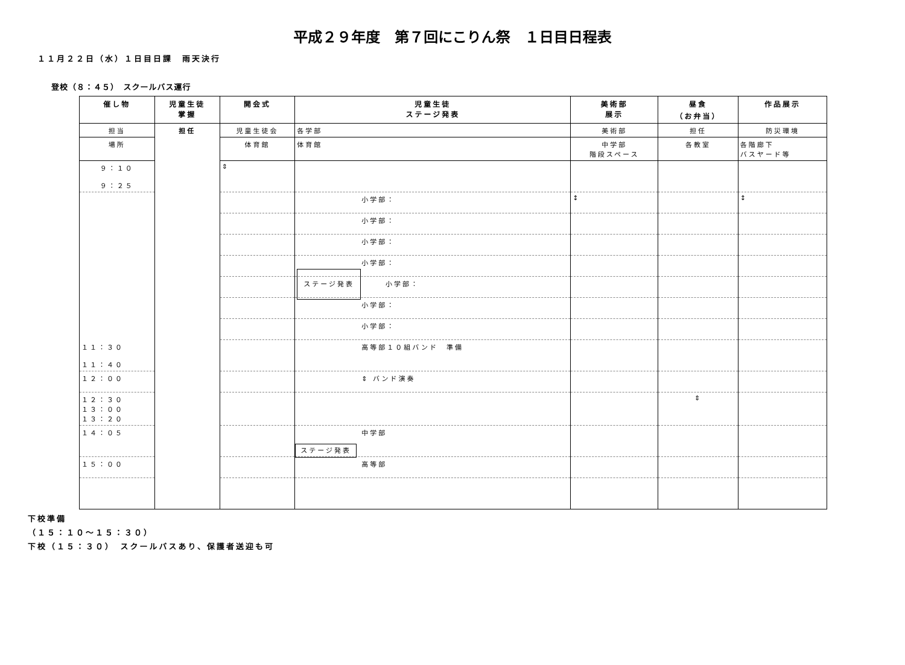平成２９年度　第７回にこりん祭　１日目日程表
１１月２２日（水）１日目日課　雨天決行
登校（８：４５）　スクールバス運行
| 催し物 | 児童生徒 掌握 | 開会式 | 児童生徒 ステージ発表 | 美術部 展示 | 昼食 （お弁当） | 作品展示 |
| --- | --- | --- | --- | --- | --- | --- |
| 担当 | 担任 | 児童生徒会 | 各学部 | 美術部 | 担任 | 防災環境 |
| 場所 | | 体育館 | 体育館 | 中学部 階段スペース | 各教室 | 各階廊下 バスヤード等 |
| ９：１０ ９：２５ | | ⇕ | | | | |
| | | | 小学部： | ↕ | | ↕ |
| | | | 小学部： | | | |
| | | | 小学部： | | | |
| | | | 小学部： | | | |
| | | | ステージ発表 小学部： | | | |
| | | | 小学部： | | | |
| | | | 小学部： | | | |
| １１：３０ １１：４０ | | | 高等部１０組バンド 準備 | | | |
| １２：００ | | | ⇕ バンド演奏 | | | |
| １２：３０ １３：００ １３：２０ | | | | | ⇕ | |
| １４：０５ | | | 中学部 ステージ発表 | | | |
| １５：００ | | | 高等部 | | | |
下校準備
（１５：１０～１５：３０）
下校（１５：３０）　スクールバスあり、保護者送迎も可